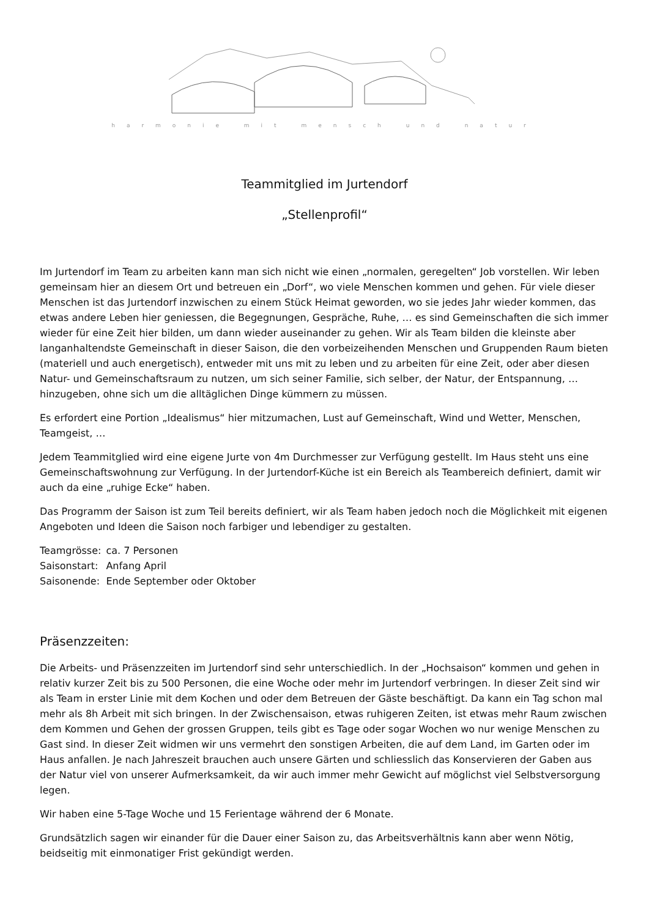harmonie mit mensch und natur
Teammitglied im Jurtendorf
„Stellenprofil“
Im Jurtendorf im Team zu arbeiten kann man sich nicht wie einen „normalen, geregelten“ Job vorstellen. Wir leben gemeinsam hier an diesem Ort und betreuen ein „Dorf“, wo viele Menschen kommen und gehen. Für viele dieser Menschen ist das Jurtendorf inzwischen zu einem Stück Heimat geworden, wo sie jedes Jahr wieder kommen, das etwas andere Leben hier geniessen, die Begegnungen, Gespräche, Ruhe, … es sind Gemeinschaften die sich immer wieder für eine Zeit hier bilden, um dann wieder auseinander zu gehen. Wir als Team bilden die kleinste aber langanhaltendste Gemeinschaft in dieser Saison, die den vorbeizeihenden Menschen und Gruppenden Raum bieten (materiell und auch energetisch), entweder mit uns mit zu leben und zu arbeiten für eine Zeit, oder aber diesen Natur- und Gemeinschaftsraum zu nutzen, um sich seiner Familie, sich selber, der Natur, der Entspannung, … hinzugeben, ohne sich um die alltäglichen Dinge kümmern zu müssen.
Es erfordert eine Portion „Idealismus“ hier mitzumachen, Lust auf Gemeinschaft, Wind und Wetter, Menschen, Teamgeist, …
Jedem Teammitglied wird eine eigene Jurte von 4m Durchmesser zur Verfügung gestellt. Im Haus steht uns eine Gemeinschaftswohnung zur Verfügung. In der Jurtendorf-Küche ist ein Bereich als Teambereich definiert, damit wir auch da eine „ruhige Ecke“ haben.
Das Programm der Saison ist zum Teil bereits definiert, wir als Team haben jedoch noch die Möglichkeit mit eigenen Angeboten und Ideen die Saison noch farbiger und lebendiger zu gestalten.
| Teamgrösse: | ca. 7 Personen |
| Saisonstart: | Anfang April |
| Saisonende: | Ende September oder Oktober |
Präsenzzeiten:
Die Arbeits- und Präsenzzeiten im Jurtendorf sind sehr unterschiedlich. In der „Hochsaison“ kommen und gehen in relativ kurzer Zeit bis zu 500 Personen, die eine Woche oder mehr im Jurtendorf verbringen. In dieser Zeit sind wir als Team in erster Linie mit dem Kochen und oder dem Betreuen der Gäste beschäftigt. Da kann ein Tag schon mal mehr als 8h Arbeit mit sich bringen. In der Zwischensaison, etwas ruhigeren Zeiten, ist etwas mehr Raum zwischen dem Kommen und Gehen der grossen Gruppen, teils gibt es Tage oder sogar Wochen wo nur wenige Menschen zu Gast sind. In dieser Zeit widmen wir uns vermehrt den sonstigen Arbeiten, die auf dem Land, im Garten oder im Haus anfallen. Je nach Jahreszeit brauchen auch unsere Gärten und schliesslich das Konservieren der Gaben aus der Natur viel von unserer Aufmerksamkeit, da wir auch immer mehr Gewicht auf möglichst viel Selbstversorgung legen.
Wir haben eine 5-Tage Woche und 15 Ferientage während der 6 Monate.
Grundsätzlich sagen wir einander für die Dauer einer Saison zu, das Arbeitsverhältnis kann aber wenn Nötig, beidseitig mit einmonatiger Frist gekündigt werden.